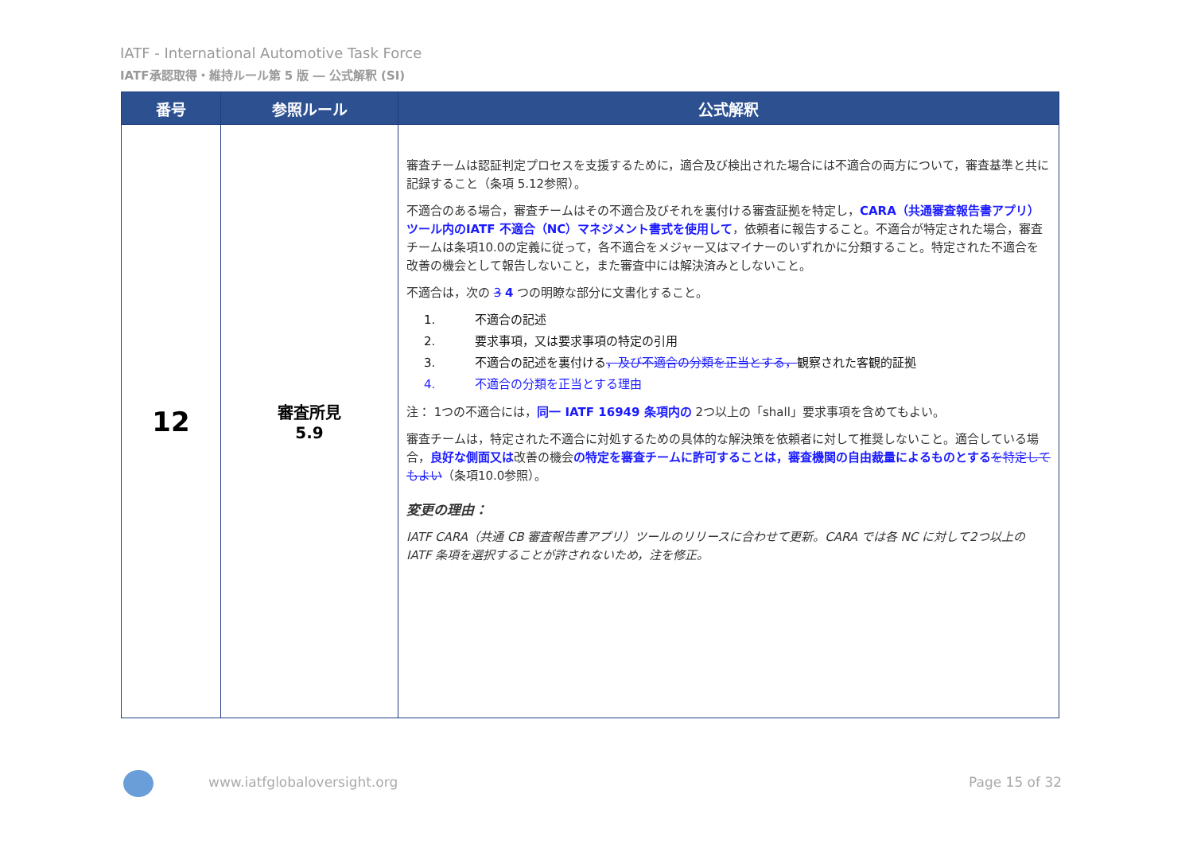IATF - International Automotive Task Force
IATF承認取得・維持ルール第 5 版 ― 公式解釈 (SI)
| 番号 | 参照ルール | 公式解釈 |
| --- | --- | --- |
| 12 | 審査所見 5.9 | 審査チームは認証判定プロセスを支援するために，適合及び検出された場合には不適合の両方について，審査基準と共に記録すること（条項 5.12参照）。 不適合のある場合，審査チームはその不適合及びそれを裏付ける審査証拠を特定し， CARA（共通審査報告書アプリ）ツール内のIATF 不適合（NC）マネジメント書式を使用して ，依頼者に報告すること。不適合が特定された場合，審査チームは条項10.0の定義に従って，各不適合をメジャー又はマイナーのいずれかに分類すること。特定された不適合を改善の機会として報告しないこと，また審査中には解決済みとしないこと。 不適合は，次の 3 4 つの明瞭な部分に文書化すること。 1. 不適合の記述 2. 要求事項，又は要求事項の特定の引用 3. 不適合の記述を裏付ける ，及び不適合の分類を正当とする， 観察された客観的証拠 4. 不適合の分類を正当とする理由 注： 1つの不適合には， 同一 IATF 16949 条項内の 2つ以上の「shall」要求事項を含めてもよい。 審査チームは，特定された不適合に対処するための具体的な解決策を依頼者に対して推奨しないこと。適合している場合， 良好な側面又は 改善の機会 の特定を審査チームに許可することは，審査機関の自由裁量によるものとする を特定してもよい （条項10.0参照）。 変更の理由： IATF CARA（共通 CB 審査報告書アプリ）ツールのリリースに合わせて更新。CARA では各 NC に対して2つ以上の IATF 条項を選択することが許されないため，注を修正。 |
www.iatfglobaloversight.org Page 15 of 32